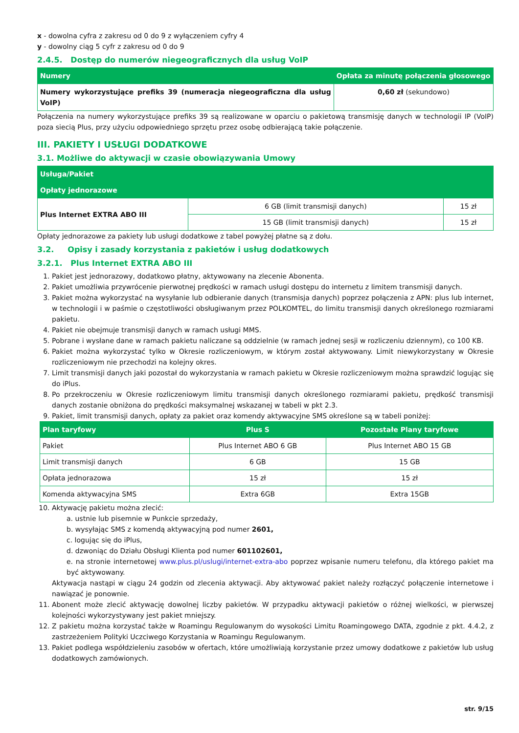x - dowolna cyfra z zakresu od 0 do 9 z wyłączeniem cyfry 4
y - dowolny ciąg 5 cyfr z zakresu od 0 do 9
2.4.5. Dostęp do numerów niegeograficznych dla usług VoIP
| Numery | Opłata za minutę połączenia głosowego |
| --- | --- |
| Numery wykorzystujące prefiks 39 (numeracja niegeograficzna dla usług VoIP) | 0,60 zł (sekundowo) |
Połączenia na numery wykorzystujące prefiks 39 są realizowane w oparciu o pakietową transmisję danych w technologii IP (VoIP) poza siecią Plus, przy użyciu odpowiedniego sprzętu przez osobę odbierającą takie połączenie.
III. PAKIETY I USŁUGI DODATKOWE
3.1. Możliwe do aktywacji w czasie obowiązywania Umowy
| Usługa/Pakiet | | |
| --- | --- | --- |
| Opłaty jednorazowe | | |
| Plus Internet EXTRA ABO III | 6 GB (limit transmisji danych) | 15 zł |
| | 15 GB (limit transmisji danych) | 15 zł |
Opłaty jednorazowe za pakiety lub usługi dodatkowe z tabel powyżej płatne są z dołu.
3.2. Opisy i zasady korzystania z pakietów i usług dodatkowych
3.2.1. Plus Internet EXTRA ABO III
1. Pakiet jest jednorazowy, dodatkowo płatny, aktywowany na zlecenie Abonenta.
2. Pakiet umożliwia przywrócenie pierwotnej prędkości w ramach usługi dostępu do internetu z limitem transmisji danych.
3. Pakiet można wykorzystać na wysyłanie lub odbieranie danych (transmisja danych) poprzez połączenia z APN: plus lub internet, w technologii i w paśmie o częstotliwości obsługiwanym przez POLKOMTEL, do limitu transmisji danych określonego rozmiarami pakietu.
4. Pakiet nie obejmuje transmisji danych w ramach usługi MMS.
5. Pobrane i wysłane dane w ramach pakietu naliczane są oddzielnie (w ramach jednej sesji w rozliczeniu dziennym), co 100 KB.
6. Pakiet można wykorzystać tylko w Okresie rozliczeniowym, w którym został aktywowany. Limit niewykorzystany w Okresie rozliczeniowym nie przechodzi na kolejny okres.
7. Limit transmisji danych jaki pozostał do wykorzystania w ramach pakietu w Okresie rozliczeniowym można sprawdzić logując się do iPlus.
8. Po przekroczeniu w Okresie rozliczeniowym limitu transmisji danych określonego rozmiarami pakietu, prędkość transmisji danych zostanie obniżona do prędkości maksymalnej wskazanej w tabeli w pkt 2.3.
9. Pakiet, limit transmisji danych, opłaty za pakiet oraz komendy aktywacyjne SMS określone są w tabeli poniżej:
| Plan taryfowy | Plus S | Pozostałe Plany taryfowe |
| --- | --- | --- |
| Pakiet | Plus Internet ABO 6 GB | Plus Internet ABO 15 GB |
| Limit transmisji danych | 6 GB | 15 GB |
| Opłata jednorazowa | 15 zł | 15 zł |
| Komenda aktywacyjna SMS | Extra 6GB | Extra 15GB |
10. Aktywację pakietu można zlecić:
a. ustnie lub pisemnie w Punkcie sprzedaży,
b. wysyłając SMS z komendą aktywacyjną pod numer 2601,
c. logując się do iPlus,
d. dzwoniąc do Działu Obsługi Klienta pod numer 601102601,
e. na stronie internetowej www.plus.pl/uslugi/internet-extra-abo poprzez wpisanie numeru telefonu, dla którego pakiet ma być aktywowany.
Aktywacja nastąpi w ciągu 24 godzin od zlecenia aktywacji. Aby aktywować pakiet należy rozłączyć połączenie internetowe i nawiązać je ponownie.
11. Abonent może zlecić aktywację dowolnej liczby pakietów. W przypadku aktywacji pakietów o różnej wielkości, w pierwszej kolejności wykorzystywany jest pakiet mniejszy.
12. Z pakietu można korzystać także w Roamingu Regulowanym do wysokości Limitu Roamingowego DATA, zgodnie z pkt. 4.4.2, z zastrzeżeniem Polityki Uczciwego Korzystania w Roamingu Regulowanym.
13. Pakiet podlega współdzieleniu zasobów w ofertach, które umożliwiają korzystanie przez umowy dodatkowe z pakietów lub usług dodatkowych zamówionych.
str. 9/15